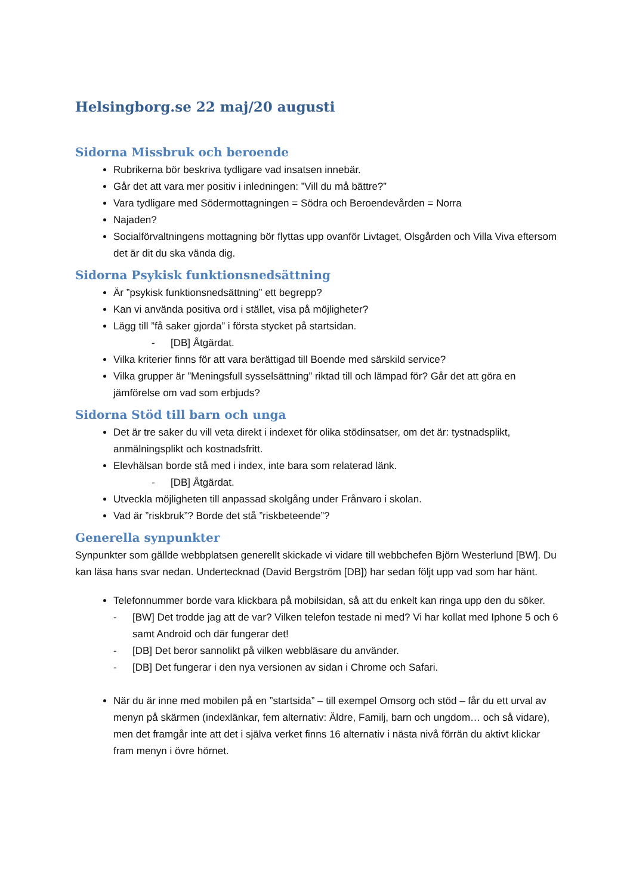Helsingborg.se 22 maj/20 augusti
Sidorna Missbruk och beroende
Rubrikerna bör beskriva tydligare vad insatsen innebär.
Går det att vara mer positiv i inledningen: ”Vill du må bättre?”
Vara tydligare med Södermottagningen = Södra och Beroendevården = Norra
Najaden?
Socialförvaltningens mottagning bör flyttas upp ovanför Livtaget, Olsgården och Villa Viva eftersom det är dit du ska vända dig.
Sidorna Psykisk funktionsnedsättning
Är ”psykisk funktionsnedsättning” ett begrepp?
Kan vi använda positiva ord i stället, visa på möjligheter?
Lägg till ”få saker gjorda” i första stycket på startsidan.
- [DB] Åtgärdat.
Vilka kriterier finns för att vara berättigad till Boende med särskild service?
Vilka grupper är ”Meningsfull sysselsättning” riktad till och lämpad för? Går det att göra en jämförelse om vad som erbjuds?
Sidorna Stöd till barn och unga
Det är tre saker du vill veta direkt i indexet för olika stödinsatser, om det är: tystnadsplikt, anmälningsplikt och kostnadsfritt.
Elevhälsan borde stå med i index, inte bara som relaterad länk.
- [DB] Åtgärdat.
Utveckla möjligheten till anpassad skolgång under Frånvaro i skolan.
Vad är ”riskbruk”? Borde det stå ”riskbeteende”?
Generella synpunkter
Synpunkter som gällde webbplatsen generellt skickade vi vidare till webbchefen Björn Westerlund [BW]. Du kan läsa hans svar nedan. Undertecknad (David Bergström [DB]) har sedan följt upp vad som har hänt.
Telefonnummer borde vara klickbara på mobilsidan, så att du enkelt kan ringa upp den du söker.
- [BW] Det trodde jag att de var? Vilken telefon testade ni med? Vi har kollat med Iphone 5 och 6 samt Android och där fungerar det!
- [DB] Det beror sannolikt på vilken webbläsare du använder.
- [DB] Det fungerar i den nya versionen av sidan i Chrome och Safari.
När du är inne med mobilen på en ”startsida” – till exempel Omsorg och stöd – får du ett urval av menyn på skärmen (indexlänkar, fem alternativ: Äldre, Familj, barn och ungdom… och så vidare), men det framgår inte att det i själva verket finns 16 alternativ i nästa nivå förrän du aktivt klickar fram menyn i övre hörnet.